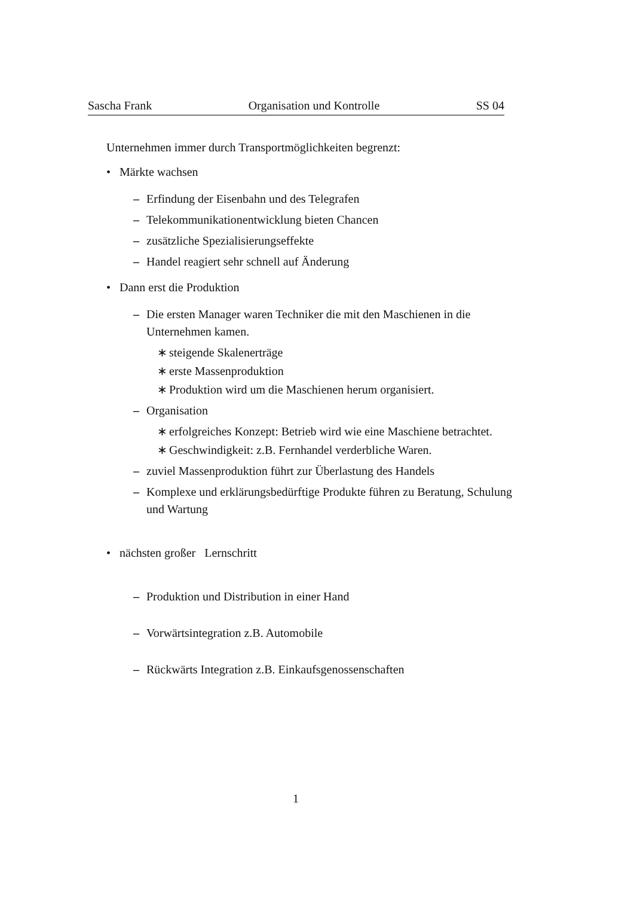Sascha Frank Organisation und Kontrolle SS 04
Unternehmen immer durch Transportmöglichkeiten begrenzt:
• Märkte wachsen
– Erfindung der Eisenbahn und des Telegrafen
– Telekommunikationentwicklung bieten Chancen
– zusätzliche Spezialisierungseffekte
– Handel reagiert sehr schnell auf Änderung
• Dann erst die Produktion
– Die ersten Manager waren Techniker die mit den Maschienen in die Unternehmen kamen.
∗ steigende Skalenerträge
∗ erste Massenproduktion
∗ Produktion wird um die Maschienen herum organisiert.
– Organisation
∗ erfolgreiches Konzept: Betrieb wird wie eine Maschiene betrachtet.
∗ Geschwindigkeit: z.B. Fernhandel verderbliche Waren.
– zuviel Massenproduktion führt zur Überlastung des Handels
– Komplexe und erklärungsbedürftige Produkte führen zu Beratung, Schulung und Wartung
• nächsten großer Lernschritt
– Produktion und Distribution in einer Hand
– Vorwärtsintegration z.B. Automobile
– Rückwärts Integration z.B. Einkaufsgenossenschaften
1